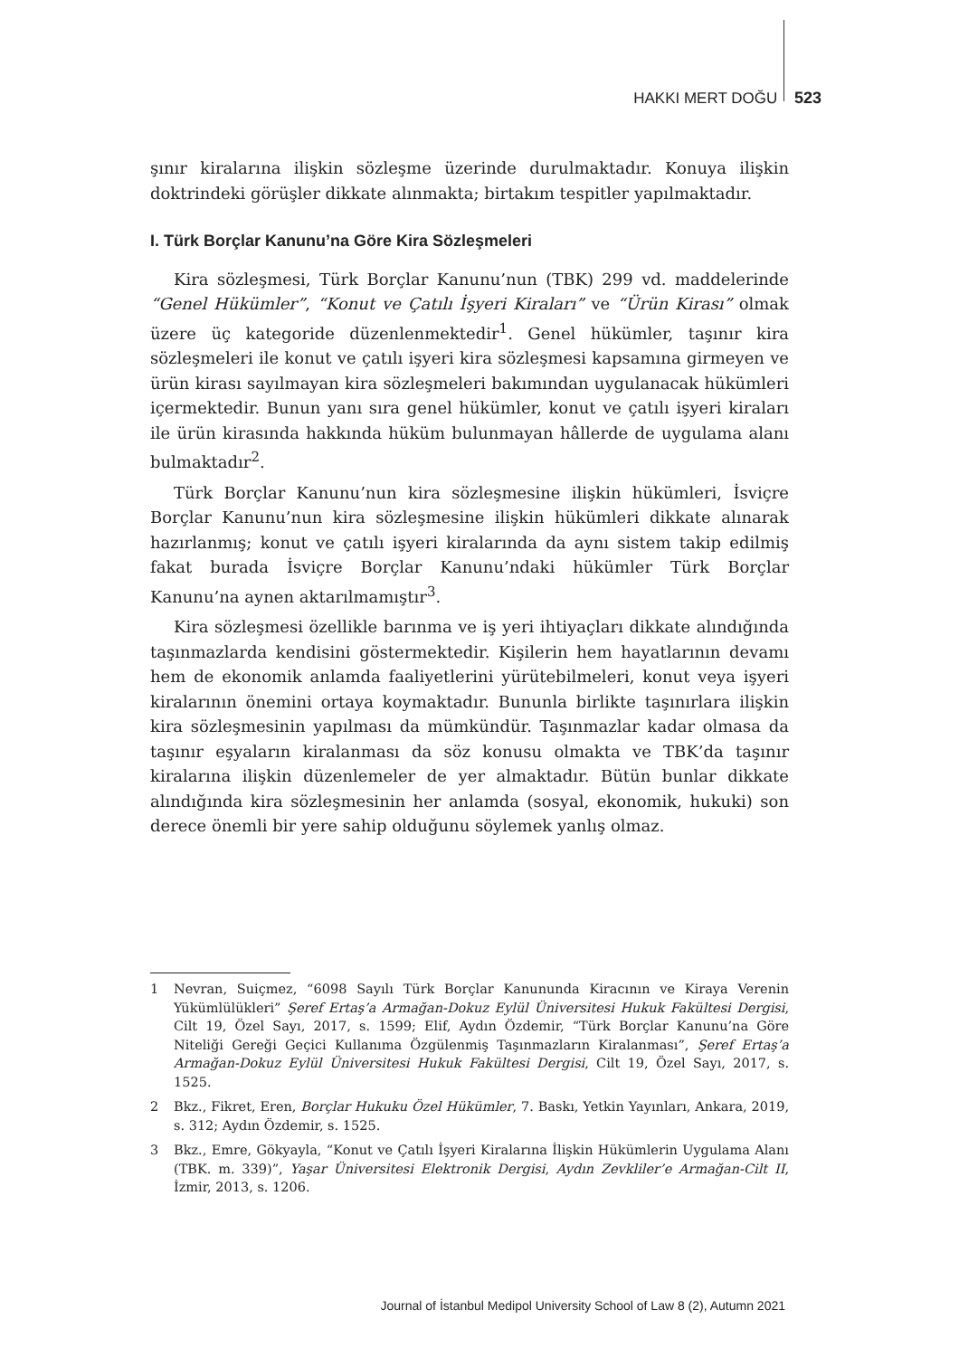HAKKI MERT DOĞU 523
şınır kiralarına ilişkin sözleşme üzerinde durulmaktadır. Konuya ilişkin doktrindeki görüşler dikkate alınmakta; birtakım tespitler yapılmaktadır.
I. Türk Borçlar Kanunu’na Göre Kira Sözleşmeleri
Kira sözleşmesi, Türk Borçlar Kanunu’nun (TBK) 299 vd. maddelerinde “Genel Hükümler”, “Konut ve Çatılı İşyeri Kiraları” ve “Ürün Kirası” olmak üzere üç kategoride düzenlenmektedir<sup>1</sup>. Genel hükümler, taşınır kira sözleşmeleri ile konut ve çatılı işyeri kira sözleşmesi kapsamına girmeyen ve ürün kirası sayılmayan kira sözleşmeleri bakımından uygulanacak hükümleri içermektedir. Bunun yanı sıra genel hükümler, konut ve çatılı işyeri kiraları ile ürün kirasında hakkında hüküm bulunmayan hâllerde de uygulama alanı bulmaktadır<sup>2</sup>.
Türk Borçlar Kanunu’nun kira sözleşmesine ilişkin hükümleri, İsviçre Borçlar Kanunu’nun kira sözleşmesine ilişkin hükümleri dikkate alınarak hazırlanmış; konut ve çatılı işyeri kiralarında da aynı sistem takip edilmiş fakat burada İsviçre Borçlar Kanunu’ndaki hükümler Türk Borçlar Kanunu’na aynen aktarılmamıştır<sup>3</sup>.
Kira sözleşmesi özellikle barınma ve iş yeri ihtiyaçları dikkate alındığında taşınmazlarda kendisini göstermektedir. Kişilerin hem hayatlarının devamı hem de ekonomik anlamda faaliyetlerini yürütebilmeleri, konut veya işyeri kiralarının önemini ortaya koymaktadır. Bununla birlikte taşınırlara ilişkin kira sözleşmesinin yapılması da mümkündür. Taşınmazlar kadar olmasa da taşınır eşyaların kiralanması da söz konusu olmakta ve TBK’da taşınır kiralarına ilişkin düzenlemeler de yer almaktadır. Bütün bunlar dikkate alındığında kira sözleşmesinin her anlamda (sosyal, ekonomik, hukuki) son derece önemli bir yere sahip olduğunu söylemek yanlış olmaz.
1 Nevran, Suiçmez, “6098 Sayılı Türk Borçlar Kanununda Kiracının ve Kiraya Verenin Yükümlülükleri” Şeref Ertaş’a Armağan-Dokuz Eylül Üniversitesi Hukuk Fakültesi Dergisi, Cilt 19, Özel Sayı, 2017, s. 1599; Elif, Aydın Özdemir, “Türk Borçlar Kanunu’na Göre Niteliği Gereği Geçici Kullanıma Özgülenmiş Taşınmazların Kiralanması”, Şeref Ertaş’a Armağan-Dokuz Eylül Üniversitesi Hukuk Fakültesi Dergisi, Cilt 19, Özel Sayı, 2017, s. 1525.
2 Bkz., Fikret, Eren, Borçlar Hukuku Özel Hükümler, 7. Baskı, Yetkin Yayınları, Ankara, 2019, s. 312; Aydın Özdemir, s. 1525.
3 Bkz., Emre, Gökyayla, “Konut ve Çatılı İşyeri Kiralarına İlişkin Hükümlerin Uygulama Alanı (TBK. m. 339)”, Yaşar Üniversitesi Elektronik Dergisi, Aydın Zevkliler’e Armağan-Cilt II, İzmir, 2013, s. 1206.
Journal of İstanbul Medipol University School of Law 8 (2), Autumn 2021